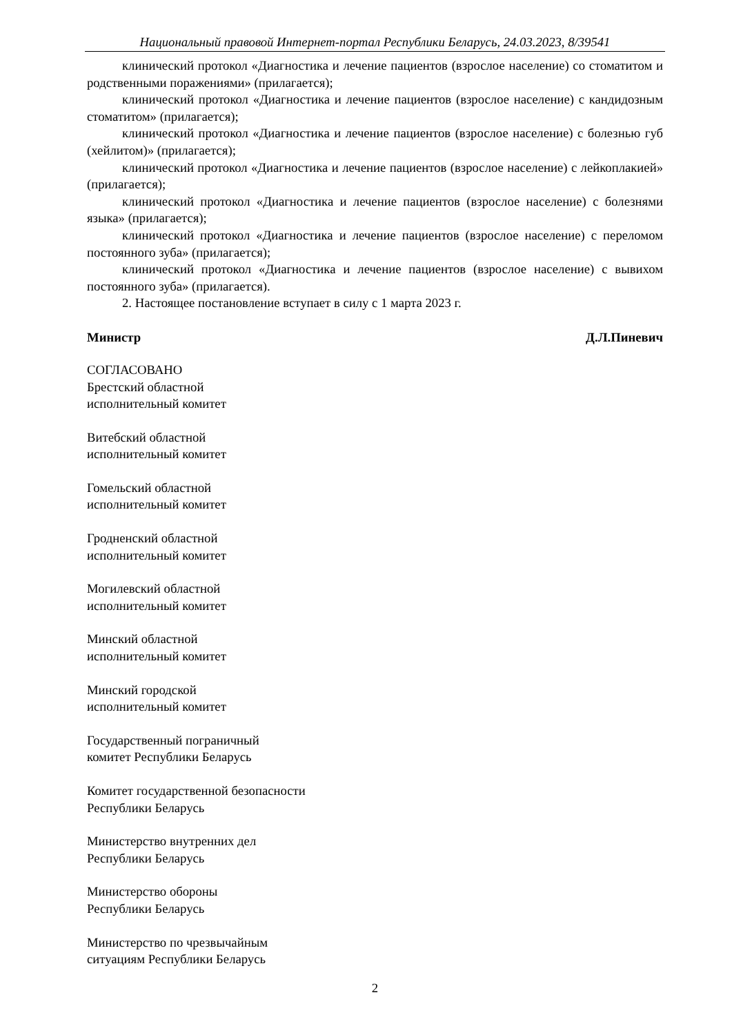Национальный правовой Интернет-портал Республики Беларусь, 24.03.2023, 8/39541
клинический протокол «Диагностика и лечение пациентов (взрослое население) со стоматитом и родственными поражениями» (прилагается);
клинический протокол «Диагностика и лечение пациентов (взрослое население) с кандидозным стоматитом» (прилагается);
клинический протокол «Диагностика и лечение пациентов (взрослое население) с болезнью губ (хейлитом)» (прилагается);
клинический протокол «Диагностика и лечение пациентов (взрослое население) с лейкоплакией» (прилагается);
клинический протокол «Диагностика и лечение пациентов (взрослое население) с болезнями языка» (прилагается);
клинический протокол «Диагностика и лечение пациентов (взрослое население) с переломом постоянного зуба» (прилагается);
клинический протокол «Диагностика и лечение пациентов (взрослое население) с вывихом постоянного зуба» (прилагается).
2. Настоящее постановление вступает в силу с 1 марта 2023 г.
Министр Д.Л.Пиневич
СОГЛАСОВАНО
Брестский областной
исполнительный комитет
Витебский областной
исполнительный комитет
Гомельский областной
исполнительный комитет
Гродненский областной
исполнительный комитет
Могилевский областной
исполнительный комитет
Минский областной
исполнительный комитет
Минский городской
исполнительный комитет
Государственный пограничный
комитет Республики Беларусь
Комитет государственной безопасности
Республики Беларусь
Министерство внутренних дел
Республики Беларусь
Министерство обороны
Республики Беларусь
Министерство по чрезвычайным
ситуациям Республики Беларусь
2